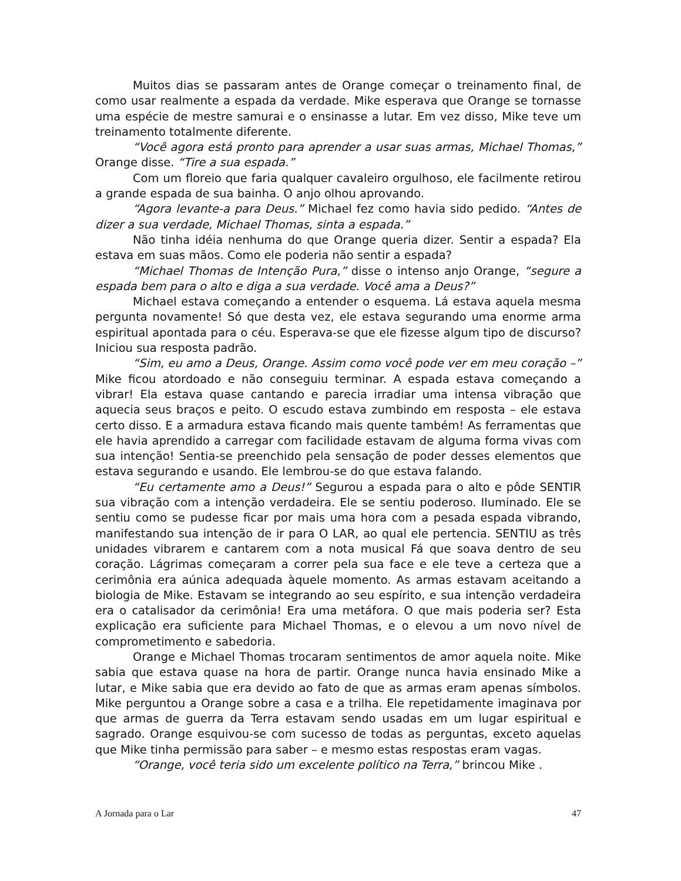Muitos dias se passaram antes de Orange começar o treinamento final, de como usar realmente a espada da verdade. Mike esperava que Orange se tornasse uma espécie de mestre samurai e o ensinasse a lutar. Em vez disso, Mike teve um treinamento totalmente diferente.
“Você agora está pronto para aprender a usar suas armas, Michael Thomas,” Orange disse. “Tire a sua espada.”
Com um floreio que faria qualquer cavaleiro orgulhoso, ele facilmente retirou a grande espada de sua bainha. O anjo olhou aprovando.
“Agora levante-a para Deus.” Michael fez como havia sido pedido. “Antes de dizer a sua verdade, Michael Thomas, sinta a espada.”
Não tinha idéia nenhuma do que Orange queria dizer. Sentir a espada? Ela estava em suas mãos. Como ele poderia não sentir a espada?
“Michael Thomas de Intenção Pura,” disse o intenso anjo Orange, “segure a espada bem para o alto e diga a sua verdade. Você ama a Deus?”
Michael estava começando a entender o esquema. Lá estava aquela mesma pergunta novamente! Só que desta vez, ele estava segurando uma enorme arma espiritual apontada para o céu. Esperava-se que ele fizesse algum tipo de discurso? Iniciou sua resposta padrão.
“Sim, eu amo a Deus, Orange. Assim como você pode ver em meu coração –” Mike ficou atordoado e não conseguiu terminar. A espada estava começando a vibrar! Ela estava quase cantando e parecia irradiar uma intensa vibração que aquecia seus braços e peito. O escudo estava zumbindo em resposta – ele estava certo disso. E a armadura estava ficando mais quente também! As ferramentas que ele havia aprendido a carregar com facilidade estavam de alguma forma vivas com sua intenção! Sentia-se preenchido pela sensação de poder desses elementos que estava segurando e usando. Ele lembrou-se do que estava falando.
“Eu certamente amo a Deus!” Segurou a espada para o alto e pôde SENTIR sua vibração com a intenção verdadeira. Ele se sentiu poderoso. Iluminado. Ele se sentiu como se pudesse ficar por mais uma hora com a pesada espada vibrando, manifestando sua intenção de ir para O LAR, ao qual ele pertencia. SENTIU as três unidades vibrarem e cantarem com a nota musical Fá que soava dentro de seu coração. Lágrimas começaram a correr pela sua face e ele teve a certeza que a cerimônia era aúnica adequada àquele momento. As armas estavam aceitando a biologia de Mike. Estavam se integrando ao seu espírito, e sua intenção verdadeira era o catalisador da cerimônia! Era uma metáfora. O que mais poderia ser? Esta explicação era suficiente para Michael Thomas, e o elevou a um novo nível de comprometimento e sabedoria.
Orange e Michael Thomas trocaram sentimentos de amor aquela noite. Mike sabia que estava quase na hora de partir. Orange nunca havia ensinado Mike a lutar, e Mike sabia que era devido ao fato de que as armas eram apenas símbolos. Mike perguntou a Orange sobre a casa e a trilha. Ele repetidamente imaginava por que armas de guerra da Terra estavam sendo usadas em um lugar espiritual e sagrado. Orange esquivou-se com sucesso de todas as perguntas, exceto aquelas que Mike tinha permissão para saber – e mesmo estas respostas eram vagas.
“Orange, você teria sido um excelente político na Terra,” brincou Mike .
A Jornada para o Lar 47